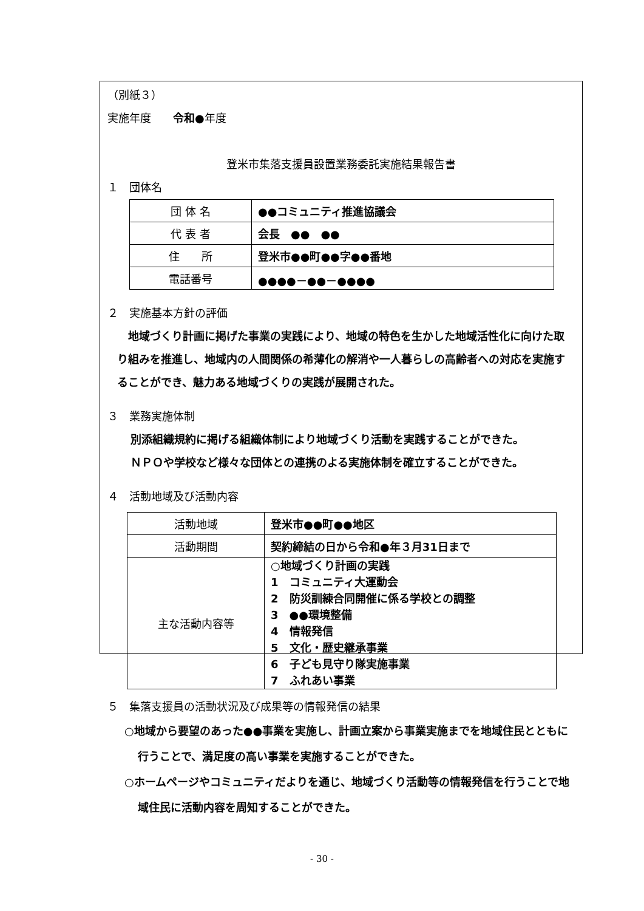（別紙３）
実施年度　　令和●年度
登米市集落支援員設置業務委託実施結果報告書
１　団体名
| 団 体 名 | ●●コミュニティ推進協議会 |
| 代 表 者 | 会長 ●● ●● |
| 住 所 | 登米市●●町●●字●●番地 |
| 電話番号 | ●●●●－●●－●●●● |
２　実施基本方針の評価
　地域づくり計画に掲げた事業の実践により、地域の特色を生かした地域活性化に向けた取り組みを推進し、地域内の人間関係の希薄化の解消や一人暮らしの高齢者への対応を実施することができ、魅力ある地域づくりの実践が展開された。
３　業務実施体制
別添組織規約に掲げる組織体制により地域づくり活動を実践することができた。
ＮＰＯや学校など様々な団体との連携のよる実施体制を確立することができた。
４　活動地域及び活動内容
| 活動地域 | 登米市●●町●●地区 |
| 活動期間 | 契約締結の日から令和●年３月31日まで |
| 主な活動内容等 | ○地域づくり計画の実践 1 コミュニティ大運動会 2 防災訓練合同開催に係る学校との調整 3 ●●環境整備 4 情報発信 5 文化・歴史継承事業 6 子ども見守り隊実施事業 7 ふれあい事業 |
５　集落支援員の活動状況及び成果等の情報発信の結果
○地域から要望のあった●●事業を実施し、計画立案から事業実施までを地域住民とともに行うことで、満足度の高い事業を実施することができた。
○ホームページやコミュニティだよりを通じ、地域づくり活動等の情報発信を行うことで地域住民に活動内容を周知することができた。
- 30 -